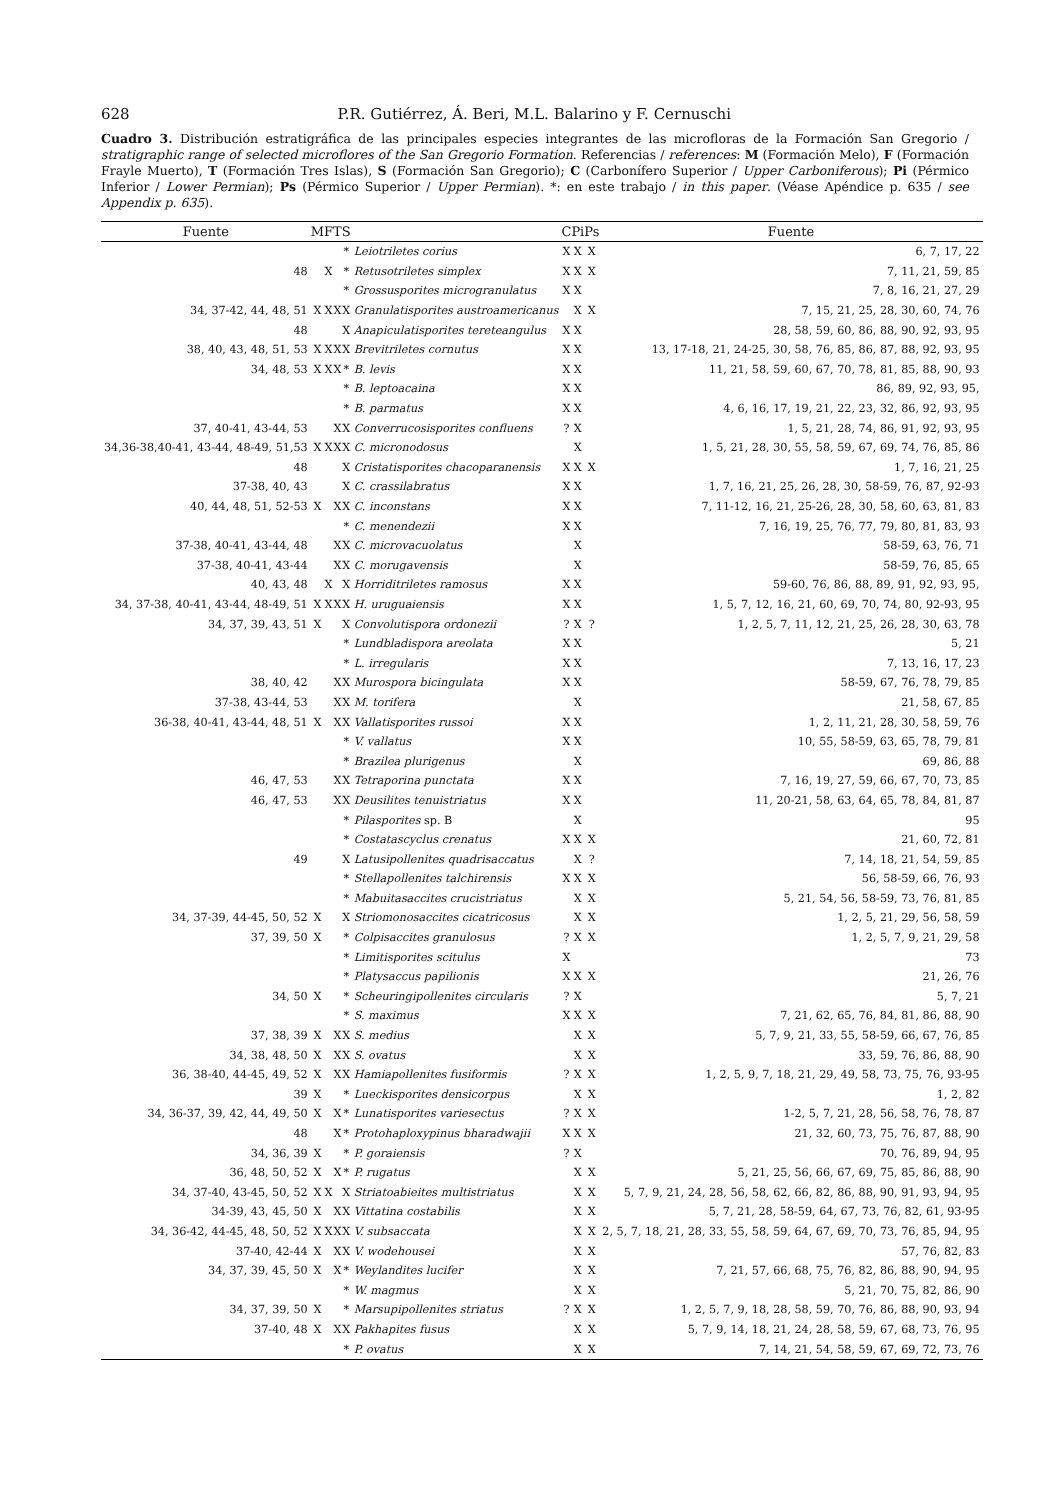628 P.R. Gutiérrez, Á. Beri, M.L. Balarino y F. Cernuschi
Cuadro 3. Distribución estratigráfica de las principales especies integrantes de las microfloras de la Formación San Gregorio / stratigraphic range of selected microflores of the San Gregorio Formation. Referencias / references: M (Formación Melo), F (Formación Frayle Muerto), T (Formación Tres Islas), S (Formación San Gregorio); C (Carbonífero Superior / Upper Carboniferous); Pi (Pérmico Inferior / Lower Permian); Ps (Pérmico Superior / Upper Permian). *: en este trabajo / in this paper. (Véase Apéndice p. 635 / see Appendix p. 635).
| Fuente | M | F | T | S | | C | Pi | Ps | Fuente |
| --- | --- | --- | --- | --- | --- | --- | --- | --- | --- |
| | | | | * | Leiotriletes corius | X | X | X | 6, 7, 17, 22 |
| 48 | | X | | * | Retusotriletes simplex | X | X | X | 7, 11, 21, 59, 85 |
| | | | | * | Grossusporites microgranulatus | X | X | | 7, 8, 16, 21, 27, 29 |
| 34, 37-42, 44, 48, 51 | X | X | X | X | Granulatisporites austroamericanus | | X | X | 7, 15, 21, 25, 28, 30, 60, 74, 76 |
| 48 | | | | X | Anapiculatisporites tereteangulus | X | X | | 28, 58, 59, 60, 86, 88, 90, 92, 93, 95 |
| 38, 40, 43, 48, 51, 53 | X | X | X | X | Brevitriletes cornutus | X | X | | 13, 17-18, 21, 24-25, 30, 58, 76, 85, 86, 87, 88, 92, 93, 95 |
| 34, 48, 53 | X | X | X | * | B. levis | X | X | | 11, 21, 58, 59, 60, 67, 70, 78, 81, 85, 88, 90, 93 |
| | | | | * | B. leptoacaina | X | X | | 86, 89, 92, 93, 95, |
| | | | | * | B. parmatus | X | X | | 4, 6, 16, 17, 19, 21, 22, 23, 32, 86, 92, 93, 95 |
| 37, 40-41, 43-44, 53 | | | X | X | Converrucosisporites confluens | ? | X | | 1, 5, 21, 28, 74, 86, 91, 92, 93, 95 |
| 34,36-38,40-41, 43-44, 48-49, 51,53 | X | X | X | X | C. micronodosus | | X | | 1, 5, 21, 28, 30, 55, 58, 59, 67, 69, 74, 76, 85, 86 |
| 48 | | | | X | Cristatisporites chacoparanensis | X | X | X | 1, 7, 16, 21, 25 |
| 37-38, 40, 43 | | | | X | C. crassilabratus | X | X | | 1, 7, 16, 21, 25, 26, 28, 30, 58-59, 76, 87, 92-93 |
| 40, 44, 48, 51, 52-53 | X | | X | X | C. inconstans | X | X | | 7, 11-12, 16, 21, 25-26, 28, 30, 58, 60, 63, 81, 83 |
| | | | | * | C. menendezii | X | X | | 7, 16, 19, 25, 76, 77, 79, 80, 81, 83, 93 |
| 37-38, 40-41, 43-44, 48 | | | X | X | C. microvacuolatus | | X | | 58-59, 63, 76, 71 |
| 37-38, 40-41, 43-44 | | | X | X | C. morugavensis | | X | | 58-59, 76, 85, 65 |
| 40, 43, 48 | | X | | X | Horriditriletes ramosus | X | X | | 59-60, 76, 86, 88, 89, 91, 92, 93, 95, |
| 34, 37-38, 40-41, 43-44, 48-49, 51 | X | X | X | X | H. uruguaiensis | X | X | | 1, 5, 7, 12, 16, 21, 60, 69, 70, 74, 80, 92-93, 95 |
| 34, 37, 39, 43, 51 | X | | | X | Convolutispora ordonezii | ? | X | ? | 1, 2, 5, 7, 11, 12, 21, 25, 26, 28, 30, 63, 78 |
| | | | | * | Lundbladispora areolata | X | X | | 5, 21 |
| | | | | * | L. irregularis | X | X | | 7, 13, 16, 17, 23 |
| 38, 40, 42 | | | X | X | Murospora bicingulata | X | X | | 58-59, 67, 76, 78, 79, 85 |
| 37-38, 43-44, 53 | | | X | X | M. torifera | | X | | 21, 58, 67, 85 |
| 36-38, 40-41, 43-44, 48, 51 | X | | X | X | Vallatisporites russoi | X | X | | 1, 2, 11, 21, 28, 30, 58, 59, 76 |
| | | | | * | V. vallatus | X | X | | 10, 55, 58-59, 63, 65, 78, 79, 81 |
| | | | | * | Brazilea plurigenus | | X | | 69, 86, 88 |
| 46, 47, 53 | | | X | X | Tetraporina punctata | X | X | | 7, 16, 19, 27, 59, 66, 67, 70, 73, 85 |
| 46, 47, 53 | | | X | X | Deusilites tenuistriatus | X | X | | 11, 20-21, 58, 63, 64, 65, 78, 84, 81, 87 |
| | | | | * | Pilasporites sp. B | | X | | 95 |
| | | | | * | Costatascyclus crenatus | X | X | X | 21, 60, 72, 81 |
| 49 | | | | X | Latusipollenites quadrisaccatus | | X | ? | 7, 14, 18, 21, 54, 59, 85 |
| | | | | * | Stellapollenites talchirensis | X | X | X | 56, 58-59, 66, 76, 93 |
| | | | | * | Mabuitasaccites crucistriatus | | X | X | 5, 21, 54, 56, 58-59, 73, 76, 81, 85 |
| 34, 37-39, 44-45, 50, 52 | X | | | X | Striomonosaccites cicatricosus | | X | X | 1, 2, 5, 21, 29, 56, 58, 59 |
| 37, 39, 50 | X | | | * | Colpisaccites granulosus | ? | X | X | 1, 2, 5, 7, 9, 21, 29, 58 |
| | | | | * | Limitisporites scitulus | X | | | 73 |
| | | | | * | Platysaccus papilionis | X | X | X | 21, 26, 76 |
| 34, 50 | X | | | * | Scheuringipollenites circularis | ? | X | | 5, 7, 21 |
| | | | | * | S. maximus | X | X | X | 7, 21, 62, 65, 76, 84, 81, 86, 88, 90 |
| 37, 38, 39 | X | | X | X | S. medius | | X | X | 5, 7, 9, 21, 33, 55, 58-59, 66, 67, 76, 85 |
| 34, 38, 48, 50 | X | | X | X | S. ovatus | | X | X | 33, 59, 76, 86, 88, 90 |
| 36, 38-40, 44-45, 49, 52 | X | | X | X | Hamiapollenites fusiformis | ? | X | X | 1, 2, 5, 9, 7, 18, 21, 29, 49, 58, 73, 75, 76, 93-95 |
| 39 | X | | | * | Lueckisporites densicorpus | | X | X | 1, 2, 82 |
| 34, 36-37, 39, 42, 44, 49, 50 | X | | X | * | Lunatisporites variesectus | ? | X | X | 1-2, 5, 7, 21, 28, 56, 58, 76, 78, 87 |
| 48 | | | X | * | Protohaploxypinus bharadwajii | X | X | X | 21, 32, 60, 73, 75, 76, 87, 88, 90 |
| 34, 36, 39 | X | | | * | P. goraiensis | ? | X | | 70, 76, 89, 94, 95 |
| 36, 48, 50, 52 | X | | X | * | P. rugatus | | X | X | 5, 21, 25, 56, 66, 67, 69, 75, 85, 86, 88, 90 |
| 34, 37-40, 43-45, 50, 52 | X | X | | X | Striatoabieites multistriatus | | X | X | 5, 7, 9, 21, 24, 28, 56, 58, 62, 66, 82, 86, 88, 90, 91, 93, 94, 95 |
| 34-39, 43, 45, 50 | X | | X | X | Vittatina costabilis | | X | X | 5, 7, 21, 28, 58-59, 64, 67, 73, 76, 82, 61, 93-95 |
| 34, 36-42, 44-45, 48, 50, 52 | X | X | X | X | V. subsaccata | | X | X | 2, 5, 7, 18, 21, 28, 33, 55, 58, 59, 64, 67, 69, 70, 73, 76, 85, 94, 95 |
| 37-40, 42-44 | X | | X | X | V. wodehousei | | X | X | 57, 76, 82, 83 |
| 34, 37, 39, 45, 50 | X | | X | * | Weylandites lucifer | | X | X | 7, 21, 57, 66, 68, 75, 76, 82, 86, 88, 90, 94, 95 |
| | | | | * | W. magmus | | X | X | 5, 21, 70, 75, 82, 86, 90 |
| 34, 37, 39, 50 | X | | | * | Marsupipollenites striatus | ? | X | X | 1, 2, 5, 7, 9, 18, 28, 58, 59, 70, 76, 86, 88, 90, 93, 94 |
| 37-40, 48 | X | | X | X | Pakhapites fusus | | X | X | 5, 7, 9, 14, 18, 21, 24, 28, 58, 59, 67, 68, 73, 76, 95 |
| | | | | * | P. ovatus | | X | X | 7, 14, 21, 54, 58, 59, 67, 69, 72, 73, 76 |